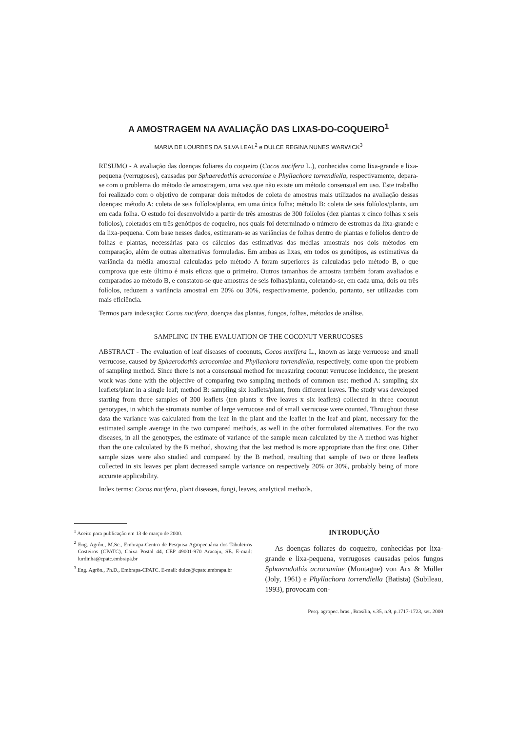A AMOSTRAGEM NA AVALIAÇÃO DAS LIXAS-DO-COQUEIRO<sup>1</sup>
MARIA DE LOURDES DA SILVA LEAL<sup>2</sup> e DULCE REGINA NUNES WARWICK<sup>3</sup>
RESUMO - A avaliação das doenças foliares do coqueiro (Cocos nucifera L.), conhecidas como lixa-grande e lixa-pequena (verrugoses), causadas por Sphaeredothis acrocomiae e Phyllachora torrendiella, respectivamente, depara-se com o problema do método de amostragem, uma vez que não existe um método consensual em uso. Este trabalho foi realizado com o objetivo de comparar dois métodos de coleta de amostras mais utilizados na avaliação dessas doenças: método A: coleta de seis folíolos/planta, em uma única folha; método B: coleta de seis folíolos/planta, um em cada folha. O estudo foi desenvolvido a partir de três amostras de 300 folíolos (dez plantas x cinco folhas x seis folíolos), coletados em três genótipos de coqueiro, nos quais foi determinado o número de estromas da lixa-grande e da lixa-pequena. Com base nesses dados, estimaram-se as variâncias de folhas dentro de plantas e folíolos dentro de folhas e plantas, necessárias para os cálculos das estimativas das médias amostrais nos dois métodos em comparação, além de outras alternativas formuladas. Em ambas as lixas, em todos os genótipos, as estimativas da variância da média amostral calculadas pelo método A foram superiores às calculadas pelo método B, o que comprova que este último é mais eficaz que o primeiro. Outros tamanhos de amostra também foram avaliados e comparados ao método B, e constatou-se que amostras de seis folhas/planta, coletando-se, em cada uma, dois ou três folíolos, reduzem a variância amostral em 20% ou 30%, respectivamente, podendo, portanto, ser utilizadas com mais eficiência.
Termos para indexação: Cocos nucifera, doenças das plantas, fungos, folhas, métodos de análise.
SAMPLING IN THE EVALUATION OF THE COCONUT VERRUCOSES
ABSTRACT - The evaluation of leaf diseases of coconuts, Cocos nucifera L., known as large verrucose and small verrucose, caused by Sphaerodothis acrocomiae and Phyllachora torrendiella, respectively, come upon the problem of sampling method. Since there is not a consensual method for measuring coconut verrucose incidence, the present work was done with the objective of comparing two sampling methods of common use: method A: sampling six leaflets/plant in a single leaf; method B: sampling six leaflets/plant, from different leaves. The study was developed starting from three samples of 300 leaflets (ten plants x five leaves x six leaflets) collected in three coconut genotypes, in which the stromata number of large verrucose and of small verrucose were counted. Throughout these data the variance was calculated from the leaf in the plant and the leaflet in the leaf and plant, necessary for the estimated sample average in the two compared methods, as well in the other formulated alternatives. For the two diseases, in all the genotypes, the estimate of variance of the sample mean calculated by the A method was higher than the one calculated by the B method, showing that the last method is more appropriate than the first one. Other sample sizes were also studied and compared by the B method, resulting that sample of two or three leaflets collected in six leaves per plant decreased sample variance on respectively 20% or 30%, probably being of more accurate applicability.
Index terms: Cocos nucifera, plant diseases, fungi, leaves, analytical methods.
<sup>1</sup> Aceito para publicação em 13 de março de 2000.
<sup>2</sup> Eng. Agrôn., M.Sc., Embrapa-Centro de Pesquisa Agropecuária dos Tabuleiros Costeiros (CPATC), Caixa Postal 44, CEP 49001-970 Aracaju, SE. E-mail: lurdinha@cpatc.embrapa.br
<sup>3</sup> Eng. Agrôn., Ph.D., Embrapa-CPATC. E-mail: dulce@cpatc.embrapa.br
INTRODUÇÃO
As doenças foliares do coqueiro, conhecidas por lixa-grande e lixa-pequena, verrugoses causadas pelos fungos Sphaerodothis acrocomiae (Montagne) von Arx & Müller (Joly, 1961) e Phyllachora torrendiella (Batista) (Subileau, 1993), provocam con-
Pesq. agropec. bras., Brasília, v.35, n.9, p.1717-1723, set. 2000